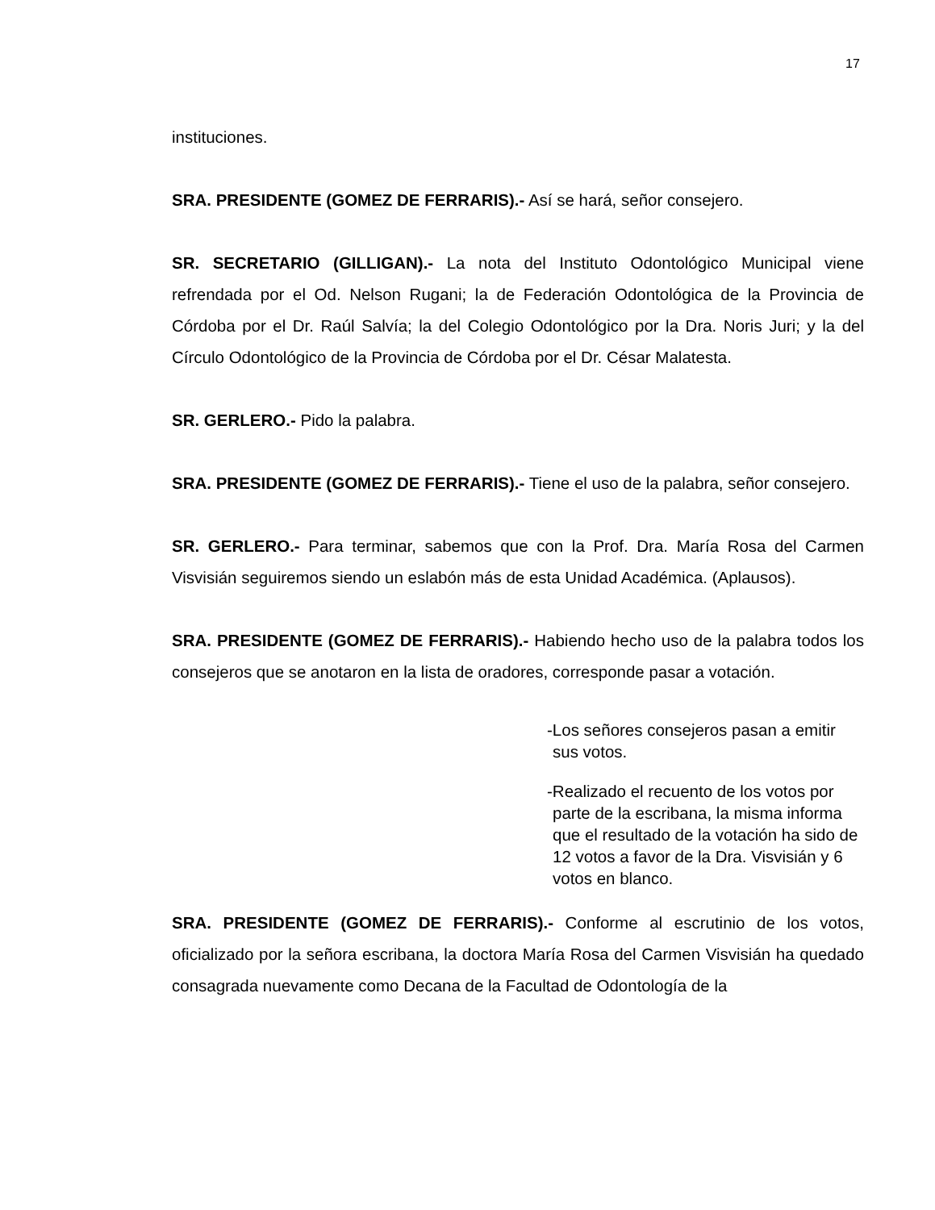17
instituciones.
SRA. PRESIDENTE (GOMEZ DE FERRARIS).- Así se hará, señor consejero.
SR. SECRETARIO (GILLIGAN).- La nota del Instituto Odontológico Municipal viene refrendada por el Od. Nelson Rugani; la de Federación Odontológica de la Provincia de Córdoba por el Dr. Raúl Salvía; la del Colegio Odontológico por la Dra. Noris Juri; y la del Círculo Odontológico de la Provincia de Córdoba por el Dr. César Malatesta.
SR. GERLERO.- Pido la palabra.
SRA. PRESIDENTE (GOMEZ DE FERRARIS).- Tiene el uso de la palabra, señor consejero.
SR. GERLERO.- Para terminar, sabemos que con la Prof. Dra. María Rosa del Carmen Visvisián seguiremos siendo un eslabón más de esta Unidad Académica. (Aplausos).
SRA. PRESIDENTE (GOMEZ DE FERRARIS).- Habiendo hecho uso de la palabra todos los consejeros que se anotaron en la lista de oradores, corresponde pasar a votación.
-Los señores consejeros pasan a emitir sus votos.
-Realizado el recuento de los votos por parte de la escribana, la misma informa que el resultado de la votación ha sido de 12 votos a favor de la Dra. Visvisián y 6 votos en blanco.
SRA. PRESIDENTE (GOMEZ DE FERRARIS).- Conforme al escrutinio de los votos, oficializado por la señora escribana, la doctora María Rosa del Carmen Visvisián ha quedado consagrada nuevamente como Decana de la Facultad de Odontología de la